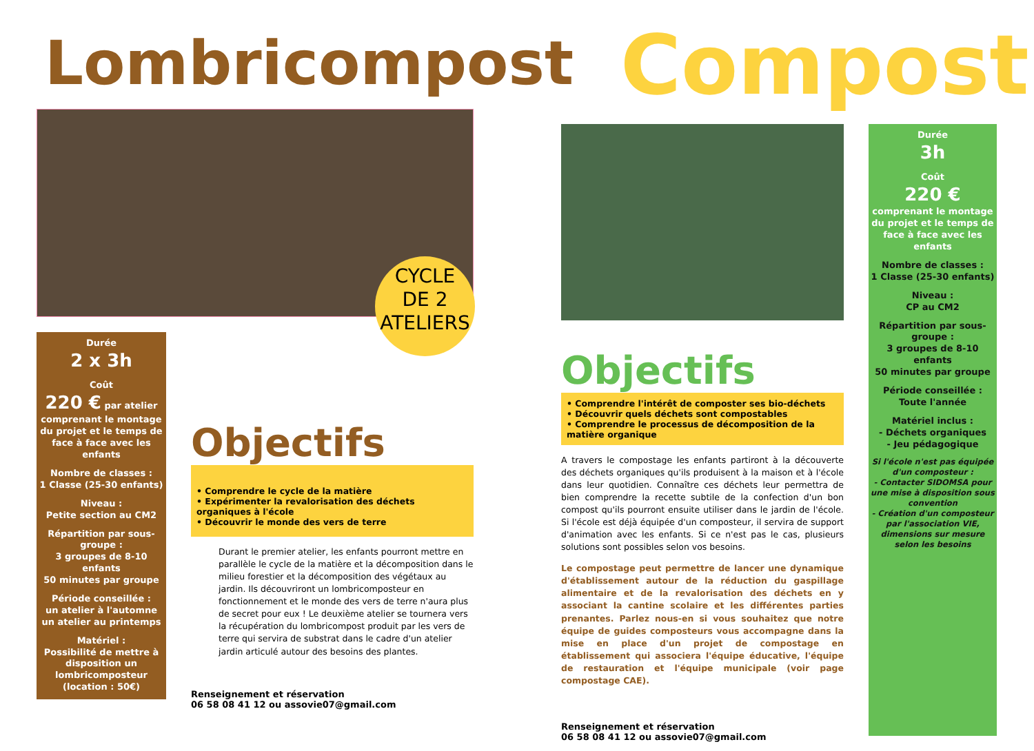Lombricompost
CYCLE
DE 2
ATELIERS
Durée
2 x 3h
Coût
220 € par atelier
comprenant le montage du projet et le temps de face à face avec les enfants
Nombre de classes :
1 Classe (25-30 enfants)
Niveau :
Petite section au CM2
Répartition par sous-groupe :
3 groupes de 8-10 enfants
50 minutes par groupe
Période conseillée :
un atelier à l'automne
un atelier au printemps
Matériel :
Possibilité de mettre à disposition un lombricomposteur (location : 50€)
Objectifs
• Comprendre le cycle de la matière
• Expérimenter la revalorisation des déchets organiques à l'école
• Découvrir le monde des vers de terre
Durant le premier atelier, les enfants pourront mettre en parallèle le cycle de la matière et la décomposition dans le milieu forestier et la décomposition des végétaux au jardin. Ils découvriront un lombricomposteur en fonctionnement et le monde des vers de terre n'aura plus de secret pour eux ! Le deuxième atelier se tournera vers la récupération du lombricompost produit par les vers de terre qui servira de substrat dans le cadre d'un atelier jardin articulé autour des besoins des plantes.
Renseignement et réservation
06 58 08 41 12 ou assovie07@gmail.com
Compost
Durée
3h
Coût
220 €
comprenant le montage du projet et le temps de face à face avec les enfants
Nombre de classes :
1 Classe (25-30 enfants)
Niveau :
CP au CM2
Répartition par sous-groupe :
3 groupes de 8-10 enfants
50 minutes par groupe
Période conseillée :
Toute l'année
Matériel inclus :
- Déchets organiques
- Jeu pédagogique
Si l'école n'est pas équipée d'un composteur :
- Contacter SIDOMSA pour une mise à disposition sous convention
- Création d'un composteur par l'association VIE, dimensions sur mesure selon les besoins
Objectifs
• Comprendre l'intérêt de composter ses bio-déchets
• Découvrir quels déchets sont compostables
• Comprendre le processus de décomposition de la matière organique
A travers le compostage les enfants partiront à la découverte des déchets organiques qu'ils produisent à la maison et à l'école dans leur quotidien. Connaître ces déchets leur permettra de bien comprendre la recette subtile de la confection d'un bon compost qu'ils pourront ensuite utiliser dans le jardin de l'école. Si l'école est déjà équipée d'un composteur, il servira de support d'animation avec les enfants. Si ce n'est pas le cas, plusieurs solutions sont possibles selon vos besoins.
Le compostage peut permettre de lancer une dynamique d'établissement autour de la réduction du gaspillage alimentaire et de la revalorisation des déchets en y associant la cantine scolaire et les différentes parties prenantes. Parlez nous-en si vous souhaitez que notre équipe de guides composteurs vous accompagne dans la mise en place d'un projet de compostage en établissement qui associera l'équipe éducative, l'équipe de restauration et l'équipe municipale (voir page compostage CAE).
Renseignement et réservation
06 58 08 41 12 ou assovie07@gmail.com